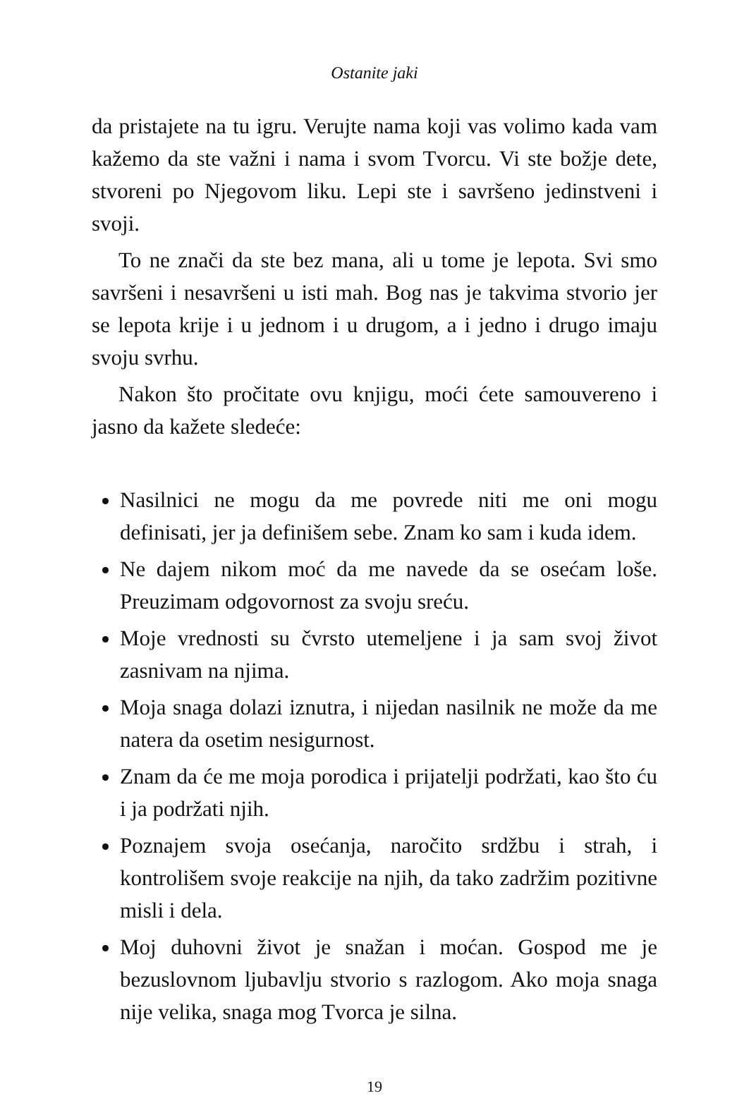Ostanite jaki
da pristajete na tu igru. Verujte nama koji vas volimo kada vam kažemo da ste važni i nama i svom Tvorcu. Vi ste božje dete, stvoreni po Njegovom liku. Lepi ste i savršeno jedinstveni i svoji.
To ne znači da ste bez mana, ali u tome je lepota. Svi smo savršeni i nesavršeni u isti mah. Bog nas je takvima stvorio jer se lepota krije i u jednom i u drugom, a i jedno i drugo imaju svoju svrhu.
Nakon što pročitate ovu knjigu, moći ćete samouvereno i jasno da kažete sledeće:
Nasilnici ne mogu da me povrede niti me oni mogu definisati, jer ja definišem sebe. Znam ko sam i kuda idem.
Ne dajem nikom moć da me navede da se osećam loše. Preuzimam odgovornost za svoju sreću.
Moje vrednosti su čvrsto utemeljene i ja sam svoj život zasnivam na njima.
Moja snaga dolazi iznutra, i nijedan nasilnik ne može da me natera da osetim nesigurnost.
Znam da će me moja porodica i prijatelji podržati, kao što ću i ja podržati njih.
Poznajem svoja osećanja, naročito srdžbu i strah, i kontrolišem svoje reakcije na njih, da tako zadržim pozitivne misli i dela.
Moj duhovni život je snažan i moćan. Gospod me je bezuslovnom ljubavlju stvorio s razlogom. Ako moja snaga nije velika, snaga mog Tvorca je silna.
19